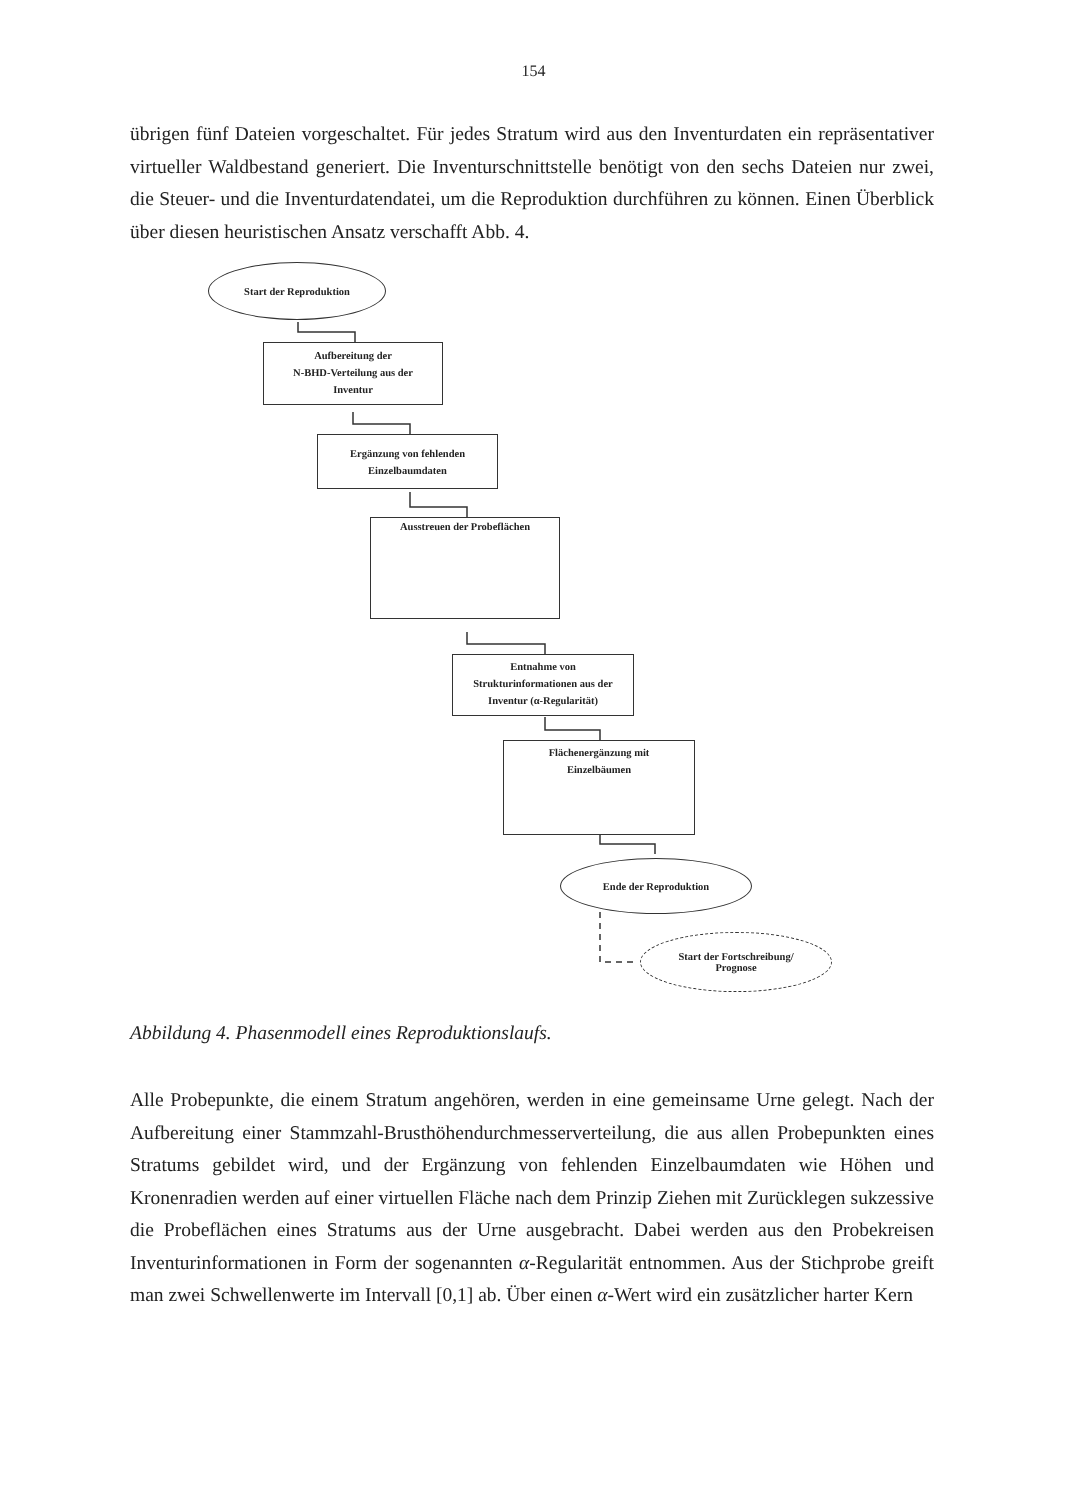154
übrigen fünf Dateien vorgeschaltet. Für jedes Stratum wird aus den Inventurdaten ein repräsentativer virtueller Waldbestand generiert. Die Inventurschnittstelle benötigt von den sechs Dateien nur zwei, die Steuer- und die Inventurdatendatei, um die Reproduktion durchführen zu können. Einen Überblick über diesen heuristischen Ansatz verschafft Abb. 4.
Start der Reproduktion
Aufbereitung der
N-BHD-Verteilung aus der
Inventur
Ergänzung von fehlenden
Einzelbaumdaten
Ausstreuen der Probeflächen
Entnahme von
Strukturinformationen aus der
Inventur (α-Regularität)
Flächenergänzung mit
Einzelbäumen
Ende der Reproduktion
Start der Fortschreibung/
Prognose
Abbildung 4. Phasenmodell eines Reproduktionslaufs.
Alle Probepunkte, die einem Stratum angehören, werden in eine gemeinsame Urne gelegt. Nach der Aufbereitung einer Stammzahl-Brusthöhendurchmesserverteilung, die aus allen Probepunkten eines Stratums gebildet wird, und der Ergänzung von fehlenden Einzelbaumdaten wie Höhen und Kronenradien werden auf einer virtuellen Fläche nach dem Prinzip Ziehen mit Zurücklegen sukzessive die Probeflächen eines Stratums aus der Urne ausgebracht. Dabei werden aus den Probekreisen Inventurinformationen in Form der sogenannten α-Regularität entnommen. Aus der Stichprobe greift man zwei Schwellenwerte im Intervall [0,1] ab. Über einen α-Wert wird ein zusätzlicher harter Kern